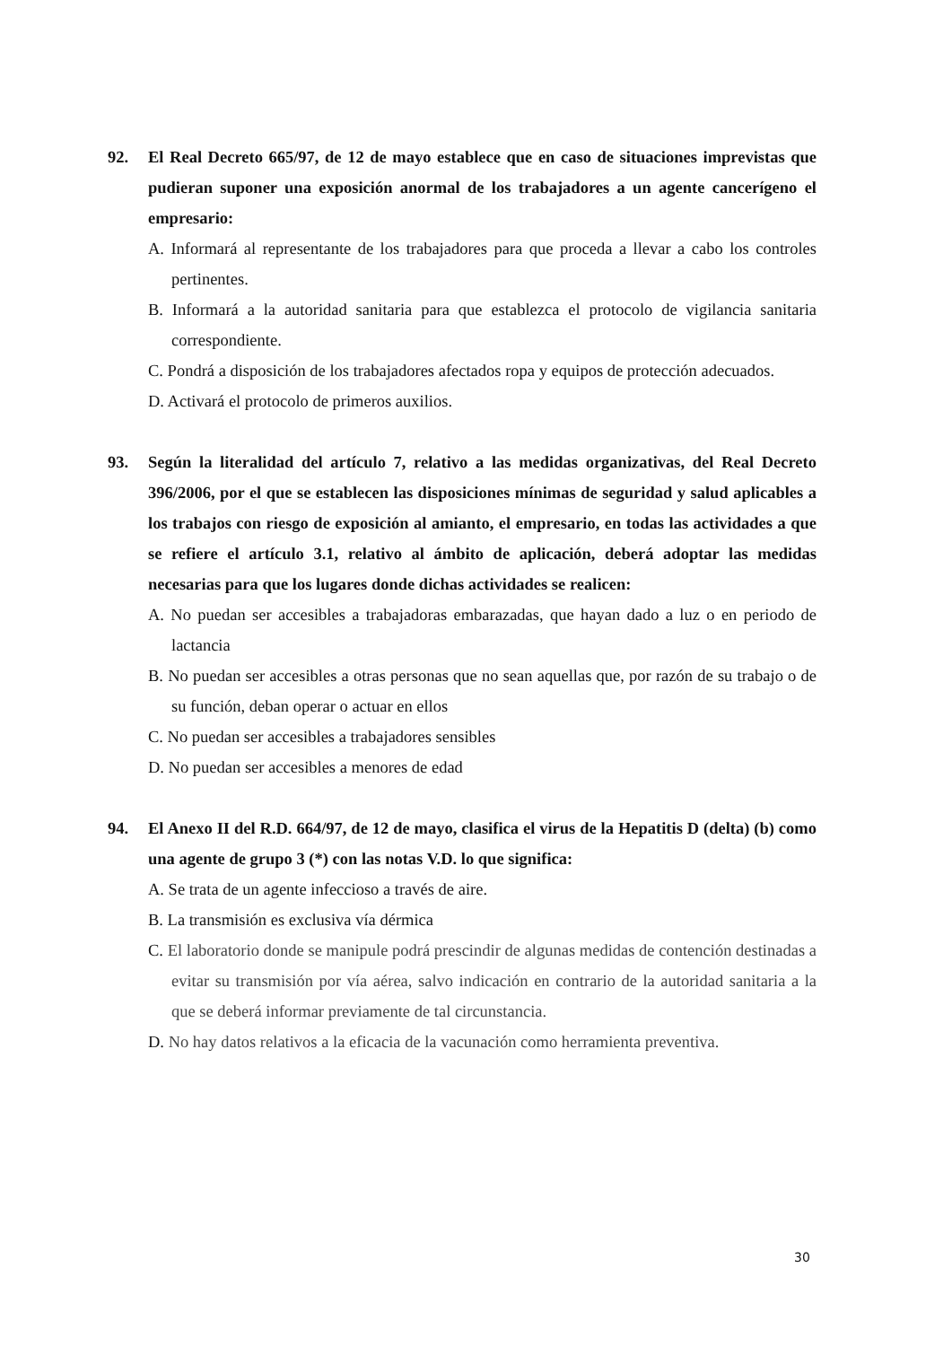92. El Real Decreto 665/97, de 12 de mayo establece que en caso de situaciones imprevistas que pudieran suponer una exposición anormal de los trabajadores a un agente cancerígeno el empresario:
A. Informará al representante de los trabajadores para que proceda a llevar a cabo los controles pertinentes.
B. Informará a la autoridad sanitaria para que establezca el protocolo de vigilancia sanitaria correspondiente.
C. Pondrá a disposición de los trabajadores afectados ropa y equipos de protección adecuados.
D. Activará el protocolo de primeros auxilios.
93. Según la literalidad del artículo 7, relativo a las medidas organizativas, del Real Decreto 396/2006, por el que se establecen las disposiciones mínimas de seguridad y salud aplicables a los trabajos con riesgo de exposición al amianto, el empresario, en todas las actividades a que se refiere el artículo 3.1, relativo al ámbito de aplicación, deberá adoptar las medidas necesarias para que los lugares donde dichas actividades se realicen:
A. No puedan ser accesibles a trabajadoras embarazadas, que hayan dado a luz o en periodo de lactancia
B. No puedan ser accesibles a otras personas que no sean aquellas que, por razón de su trabajo o de su función, deban operar o actuar en ellos
C. No puedan ser accesibles a trabajadores sensibles
D. No puedan ser accesibles a menores de edad
94. El Anexo II del R.D. 664/97, de 12 de mayo, clasifica el virus de la Hepatitis D (delta) (b) como una agente de grupo 3 (*) con las notas V.D. lo que significa:
A. Se trata de un agente infeccioso a través de aire.
B. La transmisión es exclusiva vía dérmica
C. El laboratorio donde se manipule podrá prescindir de algunas medidas de contención destinadas a evitar su transmisión por vía aérea, salvo indicación en contrario de la autoridad sanitaria a la que se deberá informar previamente de tal circunstancia.
D. No hay datos relativos a la eficacia de la vacunación como herramienta preventiva.
30